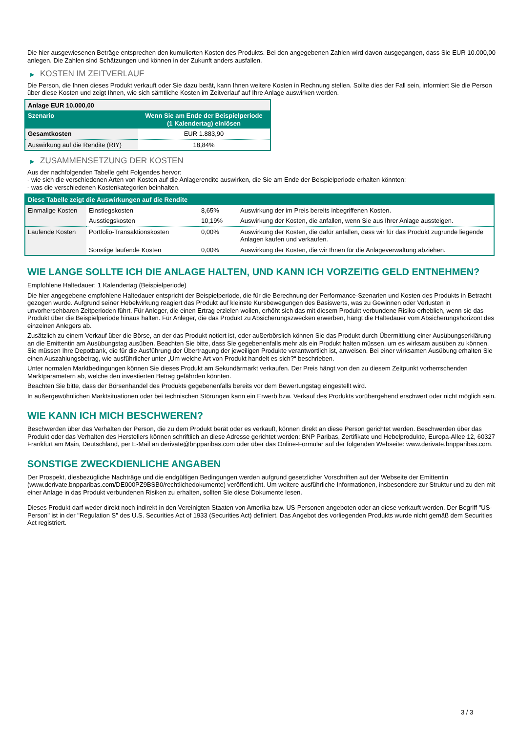Die hier ausgewiesenen Beträge entsprechen den kumulierten Kosten des Produkts. Bei den angegebenen Zahlen wird davon ausgegangen, dass Sie EUR 10.000,00 anlegen. Die Zahlen sind Schätzungen und können in der Zukunft anders ausfallen.
▶ KOSTEN IM ZEITVERLAUF
Die Person, die Ihnen dieses Produkt verkauft oder Sie dazu berät, kann Ihnen weitere Kosten in Rechnung stellen. Sollte dies der Fall sein, informiert Sie die Person über diese Kosten und zeigt Ihnen, wie sich sämtliche Kosten im Zeitverlauf auf Ihre Anlage auswirken werden.
| Anlage EUR 10.000,00 | |
| --- | --- |
| Szenario | Wenn Sie am Ende der Beispielperiode (1 Kalendertag) einlösen |
| Gesamtkosten | EUR 1.883,90 |
| Auswirkung auf die Rendite (RIY) | 18,84% |
▶ ZUSAMMENSETZUNG DER KOSTEN
Aus der nachfolgenden Tabelle geht Folgendes hervor:
- wie sich die verschiedenen Arten von Kosten auf die Anlagerendite auswirken, die Sie am Ende der Beispielperiode erhalten könnten;
- was die verschiedenen Kostenkategorien beinhalten.
| Diese Tabelle zeigt die Auswirkungen auf die Rendite | | | |
| --- | --- | --- | --- |
| Einmalige Kosten | Einstiegskosten | 8,65% | Auswirkung der im Preis bereits inbegriffenen Kosten. |
| | Ausstiegskosten | 10,19% | Auswirkung der Kosten, die anfallen, wenn Sie aus Ihrer Anlage aussteigen. |
| Laufende Kosten | Portfolio-Transaktionskosten | 0,00% | Auswirkung der Kosten, die dafür anfallen, dass wir für das Produkt zugrunde liegende Anlagen kaufen und verkaufen. |
| | Sonstige laufende Kosten | 0,00% | Auswirkung der Kosten, die wir Ihnen für die Anlageverwaltung abziehen. |
WIE LANGE SOLLTE ICH DIE ANLAGE HALTEN, UND KANN ICH VORZEITIG GELD ENTNEHMEN?
Empfohlene Haltedauer: 1 Kalendertag (Beispielperiode)
Die hier angegebene empfohlene Haltedauer entspricht der Beispielperiode, die für die Berechnung der Performance-Szenarien und Kosten des Produkts in Betracht gezogen wurde. Aufgrund seiner Hebelwirkung reagiert das Produkt auf kleinste Kursbewegungen des Basiswerts, was zu Gewinnen oder Verlusten in unvorhersehbaren Zeitperioden führt. Für Anleger, die einen Ertrag erzielen wollen, erhöht sich das mit diesem Produkt verbundene Risiko erheblich, wenn sie das Produkt über die Beispielperiode hinaus halten. Für Anleger, die das Produkt zu Absicherungszwecken erwerben, hängt die Haltedauer vom Absicherungshorizont des einzelnen Anlegers ab.
Zusätzlich zu einem Verkauf über die Börse, an der das Produkt notiert ist, oder außerbörslich können Sie das Produkt durch Übermittlung einer Ausübungserklärung an die Emittentin am Ausübungstag ausüben. Beachten Sie bitte, dass Sie gegebenenfalls mehr als ein Produkt halten müssen, um es wirksam ausüben zu können. Sie müssen Ihre Depotbank, die für die Ausführung der Übertragung der jeweiligen Produkte verantwortlich ist, anweisen. Bei einer wirksamen Ausübung erhalten Sie einen Auszahlungsbetrag, wie ausführlicher unter „Um welche Art von Produkt handelt es sich?“ beschrieben.
Unter normalen Marktbedingungen können Sie dieses Produkt am Sekundärmarkt verkaufen. Der Preis hängt von den zu diesem Zeitpunkt vorherrschenden Marktparametern ab, welche den investierten Betrag gefährden könnten.
Beachten Sie bitte, dass der Börsenhandel des Produkts gegebenenfalls bereits vor dem Bewertungstag eingestellt wird.
In außergewöhnlichen Marktsituationen oder bei technischen Störungen kann ein Erwerb bzw. Verkauf des Produkts vorübergehend erschwert oder nicht möglich sein.
WIE KANN ICH MICH BESCHWEREN?
Beschwerden über das Verhalten der Person, die zu dem Produkt berät oder es verkauft, können direkt an diese Person gerichtet werden. Beschwerden über das Produkt oder das Verhalten des Herstellers können schriftlich an diese Adresse gerichtet werden: BNP Paribas, Zertifikate und Hebelprodukte, Europa-Allee 12, 60327 Frankfurt am Main, Deutschland, per E-Mail an derivate@bnpparibas.com oder über das Online-Formular auf der folgenden Webseite: www.derivate.bnpparibas.com.
SONSTIGE ZWECKDIENLICHE ANGABEN
Der Prospekt, diesbezügliche Nachträge und die endgültigen Bedingungen werden aufgrund gesetzlicher Vorschriften auf der Webseite der Emittentin (www.derivate.bnpparibas.com/DE000PZ9BSB0/rechtlichedokumente) veröffentlicht. Um weitere ausführliche Informationen, insbesondere zur Struktur und zu den mit einer Anlage in das Produkt verbundenen Risiken zu erhalten, sollten Sie diese Dokumente lesen.
Dieses Produkt darf weder direkt noch indirekt in den Vereinigten Staaten von Amerika bzw. US-Personen angeboten oder an diese verkauft werden. Der Begriff "US-Person" ist in der "Regulation S" des U.S. Securities Act of 1933 (Securities Act) definiert. Das Angebot des vorliegenden Produkts wurde nicht gemäß dem Securities Act registriert.
3 / 3